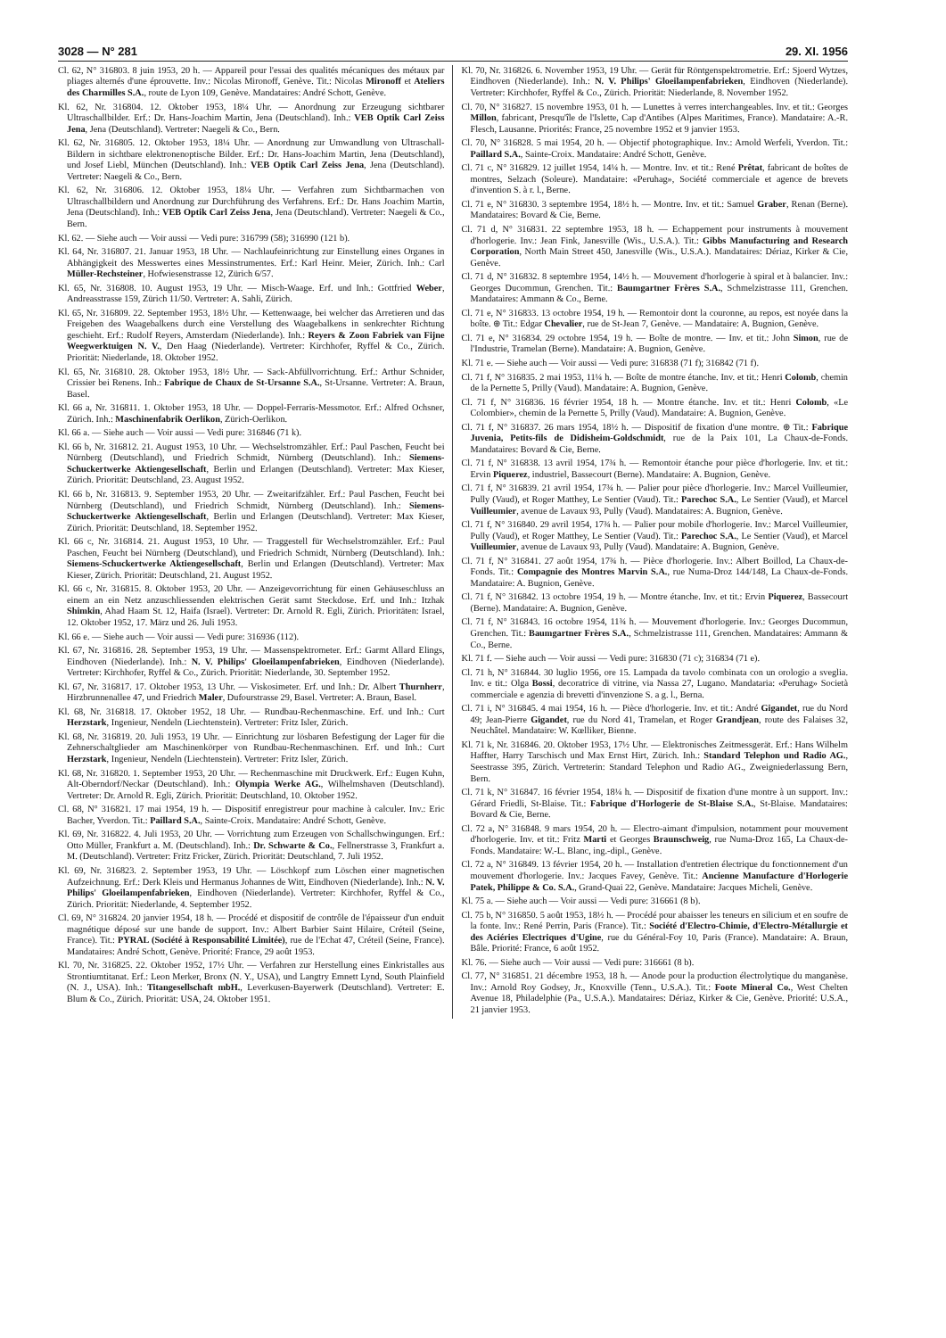3028 — N° 281 29. XI. 1956
Cl. 62, N° 316803. 8 juin 1953, 20 h. — Appareil pour l'essai des qualités mécaniques des métaux par pliages alternés d'une éprouvette. Inv.: Nicolas Mironoff, Genève. Tit.: Nicolas Mironoff et Ateliers des Charmilles S.A., route de Lyon 109, Genève. Mandataires: André Schott, Genève.
Kl. 62, Nr. 316804. 12. Oktober 1953, 18¼ Uhr. — Anordnung zur Erzeugung sichtbarer Ultraschallbilder. Erf.: Dr. Hans-Joachim Martin, Jena (Deutschland). Inh.: VEB Optik Carl Zeiss Jena, Jena (Deutschland). Vertreter: Naegeli & Co., Bern.
Kl. 62, Nr. 316805. 12. Oktober 1953, 18¼ Uhr. — Anordnung zur Umwandlung von Ultraschall-Bildern in sichtbare elektronenoptische Bilder. Erf.: Dr. Hans-Joachim Martin, Jena (Deutschland), und Josef Liebl, München (Deutschland). Inh.: VEB Optik Carl Zeiss Jena, Jena (Deutschland). Vertreter: Naegeli & Co., Bern.
Kl. 62, Nr. 316806. 12. Oktober 1953, 18¼ Uhr. — Verfahren zum Sichtbarmachen von Ultraschallbildern und Anordnung zur Durchführung des Verfahrens. Erf.: Dr. Hans Joachim Martin, Jena (Deutschland). Inh.: VEB Optik Carl Zeiss Jena, Jena (Deutschland). Vertreter: Naegeli & Co., Bern.
Kl. 62. — Siehe auch — Voir aussi — Vedi pure: 316799 (58); 316990 (121 b).
Kl. 64, Nr. 316807. 21. Januar 1953, 18 Uhr. — Nachlaufeinrichtung zur Einstellung eines Organes in Abhängigkeit des Messwertes eines Messinstrumentes. Erf.: Karl Heinr. Meier, Zürich. Inh.: Carl Müller-Rechsteiner, Hofwiesenstrasse 12, Zürich 6/57.
Kl. 65, Nr. 316808. 10. August 1953, 19 Uhr. — Misch-Waage. Erf. und Inh.: Gottfried Weber, Andreasstrasse 159, Zürich 11/50. Vertreter: A. Sahli, Zürich.
Kl. 65, Nr. 316809. 22. September 1953, 18½ Uhr. — Kettenwaage, bei welcher das Arretieren und das Freigeben des Waagebalkens durch eine Verstellung des Waagebalkens in senkrechter Richtung geschieht. Erf.: Rudolf Reyers, Amsterdam (Niederlande). Inh.: Reyers & Zoon Fabriek van Fijne Weegwerktuigen N. V., Den Haag (Niederlande). Vertreter: Kirchhofer, Ryffel & Co., Zürich. Priorität: Niederlande, 18. Oktober 1952.
Kl. 65, Nr. 316810. 28. Oktober 1953, 18½ Uhr. — Sack-Abfüllvorrichtung. Erf.: Arthur Schnider, Crissier bei Renens. Inh.: Fabrique de Chaux de St-Ursanne S.A., St-Ursanne. Vertreter: A. Braun, Basel.
Kl. 66 a, Nr. 316811. 1. Oktober 1953, 18 Uhr. — Doppel-Ferraris-Messmotor. Erf.: Alfred Ochsner, Zürich. Inh.: Maschinenfabrik Oerlikon, Zürich-Oerlikon.
Kl. 66 a. — Siehe auch — Voir aussi — Vedi pure: 316846 (71 k).
Kl. 66 b, Nr. 316812. 21. August 1953, 10 Uhr. — Wechselstromzähler. Erf.: Paul Paschen, Feucht bei Nürnberg (Deutschland), und Friedrich Schmidt, Nürnberg (Deutschland). Inh.: Siemens-Schuckertwerke Aktiengesellschaft, Berlin und Erlangen (Deutschland). Vertreter: Max Kieser, Zürich. Priorität: Deutschland, 23. August 1952.
Kl. 66 b, Nr. 316813. 9. September 1953, 20 Uhr. — Zweitarifzähler. Erf.: Paul Paschen, Feucht bei Nürnberg (Deutschland), und Friedrich Schmidt, Nürnberg (Deutschland). Inh.: Siemens-Schuckertwerke Aktiengesellschaft, Berlin und Erlangen (Deutschland). Vertreter: Max Kieser, Zürich. Priorität: Deutschland, 18. September 1952.
Kl. 66 c, Nr. 316814. 21. August 1953, 10 Uhr. — Traggestell für Wechselstromzähler. Erf.: Paul Paschen, Feucht bei Nürnberg (Deutschland), und Friedrich Schmidt, Nürnberg (Deutschland). Inh.: Siemens-Schuckertwerke Aktiengesellschaft, Berlin und Erlangen (Deutschland). Vertreter: Max Kieser, Zürich. Priorität: Deutschland, 21. August 1952.
Kl. 66 c, Nr. 316815. 8. Oktober 1953, 20 Uhr. — Anzeigevorrichtung für einen Gehäuseschluss an einem an ein Netz anzuschliessenden elektrischen Gerät samt Steckdose. Erf. und Inh.: Itzhak Shimkin, Ahad Haam St. 12, Haifa (Israel). Vertreter: Dr. Arnold R. Egli, Zürich. Prioritäten: Israel, 12. Oktober 1952, 17. März und 26. Juli 1953.
Kl. 66 e. — Siehe auch — Voir aussi — Vedi pure: 316936 (112).
Kl. 67, Nr. 316816. 28. September 1953, 19 Uhr. — Massenspektrometer. Erf.: Garmt Allard Elings, Eindhoven (Niederlande). Inh.: N. V. Philips' Gloeilampenfabrieken, Eindhoven (Niederlande). Vertreter: Kirchhofer, Ryffel & Co., Zürich. Priorität: Niederlande, 30. September 1952.
Kl. 67, Nr. 316817. 17. Oktober 1953, 13 Uhr. — Viskosimeter. Erf. und Inh.: Dr. Albert Thurnherr, Hirzbrunnenallee 47, und Friedrich Maler, Dufourstrasse 29, Basel. Vertreter: A. Braun, Basel.
Kl. 68, Nr. 316818. 17. Oktober 1952, 18 Uhr. — Rundbau-Rechenmaschine. Erf. und Inh.: Curt Herzstark, Ingenieur, Nendeln (Liechtenstein). Vertreter: Fritz Isler, Zürich.
Kl. 68, Nr. 316819. 20. Juli 1953, 19 Uhr. — Einrichtung zur lösbaren Befestigung der Lager für die Zehnerschaltglieder am Maschinenkörper von Rundbau-Rechenmaschinen. Erf. und Inh.: Curt Herzstark, Ingenieur, Nendeln (Liechtenstein). Vertreter: Fritz Isler, Zürich.
Kl. 68, Nr. 316820. 1. September 1953, 20 Uhr. — Rechenmaschine mit Druckwerk. Erf.: Eugen Kuhn, Alt-Oberndorf/Neckar (Deutschland). Inh.: Olympia Werke AG., Wilhelmshaven (Deutschland). Vertreter: Dr. Arnold R. Egli, Zürich. Priorität: Deutschland, 10. Oktober 1952.
Cl. 68, N° 316821. 17 mai 1954, 19 h. — Dispositif enregistreur pour machine à calculer. Inv.: Eric Bacher, Yverdon. Tit.: Paillard S.A., Sainte-Croix. Mandataire: André Schott, Genève.
Kl. 69, Nr. 316822. 4. Juli 1953, 20 Uhr. — Vorrichtung zum Erzeugen von Schallschwingungen. Erf.: Otto Müller, Frankfurt a. M. (Deutschland). Inh.: Dr. Schwarte & Co., Fellnerstrasse 3, Frankfurt a. M. (Deutschland). Vertreter: Fritz Fricker, Zürich. Priorität: Deutschland, 7. Juli 1952.
Kl. 69, Nr. 316823. 2. September 1953, 19 Uhr. — Löschkopf zum Löschen einer magnetischen Aufzeichnung. Erf.: Derk Kleis und Hermanus Johannes de Witt, Eindhoven (Niederlande). Inh.: N. V. Philips' Gloeilampenfabrieken, Eindhoven (Niederlande). Vertreter: Kirchhofer, Ryffel & Co., Zürich. Priorität: Niederlande, 4. September 1952.
Cl. 69, N° 316824. 20 janvier 1954, 18 h. — Procédé et dispositif de contrôle de l'épaisseur d'un enduit magnétique déposé sur une bande de support. Inv.: Albert Barbier Saint Hilaire, Créteil (Seine, France). Tit.: PYRAL (Société à Responsabilité Limitée), rue de l'Echat 47, Créteil (Seine, France). Mandataires: André Schott, Genève. Priorité: France, 29 août 1953.
Kl. 70, Nr. 316825. 22. Oktober 1952, 17½ Uhr. — Verfahren zur Herstellung eines Einkristalles aus Strontiumtitanat. Erf.: Leon Merker, Bronx (N. Y., USA), und Langtry Emnett Lynd, South Plainfield (N. J., USA). Inh.: Titangesellschaft mbH., Leverkusen-Bayerwerk (Deutschland). Vertreter: E. Blum & Co., Zürich. Priorität: USA, 24. Oktober 1951.
Kl. 70, Nr. 316826. 6. November 1953, 19 Uhr. — Gerät für Röntgenspektrometrie. Erf.: Sjoerd Wytzes, Eindhoven (Niederlande). Inh.: N. V. Philips' Gloeilampenfabrieken, Eindhoven (Niederlande). Vertreter: Kirchhofer, Ryffel & Co., Zürich. Priorität: Niederlande, 8. November 1952.
Cl. 70, N° 316827. 15 novembre 1953, 01 h. — Lunettes à verres interchangeables. Inv. et tit.: Georges Millon, fabricant, Presqu'île de l'Islette, Cap d'Antibes (Alpes Maritimes, France). Mandataire: A.-R. Flesch, Lausanne. Priorités: France, 25 novembre 1952 et 9 janvier 1953.
Cl. 70, N° 316828. 5 mai 1954, 20 h. — Objectif photographique. Inv.: Arnold Werfeli, Yverdon. Tit.: Paillard S.A., Sainte-Croix. Mandataire: André Schott, Genève.
Cl. 71 c, N° 316829. 12 juillet 1954, 14¼ h. — Montre. Inv. et tit.: René Prêtat, fabricant de boîtes de montres, Selzach (Soleure). Mandataire: «Peruhag», Société commerciale et agence de brevets d'invention S. à r. l., Berne.
Cl. 71 e, N° 316830. 3 septembre 1954, 18½ h. — Montre. Inv. et tit.: Samuel Graber, Renan (Berne). Mandataires: Bovard & Cie, Berne.
Cl. 71 d, N° 316831. 22 septembre 1953, 18 h. — Echappement pour instruments à mouvement d'horlogerie. Inv.: Jean Fink, Janesville (Wis., U.S.A.). Tit.: Gibbs Manufacturing and Research Corporation, North Main Street 450, Janesville (Wis., U.S.A.). Mandataires: Dériaz, Kirker & Cie, Genève.
Cl. 71 d, N° 316832. 8 septembre 1954, 14½ h. — Mouvement d'horlogerie à spiral et à balancier. Inv.: Georges Ducommun, Grenchen. Tit.: Baumgartner Frères S.A., Schmelzistrasse 111, Grenchen. Mandataires: Ammann & Co., Berne.
Cl. 71 e, N° 316833. 13 octobre 1954, 19 h. — Remontoir dont la couronne, au repos, est noyée dans la boîte. ⊕ Tit.: Edgar Chevalier, rue de St-Jean 7, Genève. — Mandataire: A. Bugnion, Genève.
Cl. 71 e, N° 316834. 29 octobre 1954, 19 h. — Boîte de montre. — Inv. et tit.: John Simon, rue de l'Industrie, Tramelan (Berne). Mandataire: A. Bugnion, Genève.
Kl. 71 e. — Siehe auch — Voir aussi — Vedi pure: 316838 (71 f); 316842 (71 f).
Cl. 71 f, N° 316835. 2 mai 1953, 11¼ h. — Boîte de montre étanche. Inv. et tit.: Henri Colomb, chemin de la Pernette 5, Prilly (Vaud). Mandataire: A. Bugnion, Genève.
Cl. 71 f, N° 316836. 16 février 1954, 18 h. — Montre étanche. Inv. et tit.: Henri Colomb, «Le Colombier», chemin de la Pernette 5, Prilly (Vaud). Mandataire: A. Bugnion, Genève.
Cl. 71 f, N° 316837. 26 mars 1954, 18½ h. — Dispositif de fixation d'une montre. ⊕ Tit.: Fabrique Juvenia, Petits-fils de Didisheim-Goldschmidt, rue de la Paix 101, La Chaux-de-Fonds. Mandataires: Bovard & Cie, Berne.
Cl. 71 f, N° 316838. 13 avril 1954, 17¾ h. — Remontoir étanche pour pièce d'horlogerie. Inv. et tit.: Ervin Piquerez, industriel, Bassecourt (Berne). Mandataire: A. Bugnion, Genève.
Cl. 71 f, N° 316839. 21 avril 1954, 17¾ h. — Palier pour pièce d'horlogerie. Inv.: Marcel Vuilleumier, Pully (Vaud), et Roger Matthey, Le Sentier (Vaud). Tit.: Parechoc S.A., Le Sentier (Vaud), et Marcel Vuilleumier, avenue de Lavaux 93, Pully (Vaud). Mandataires: A. Bugnion, Genève.
Cl. 71 f, N° 316840. 29 avril 1954, 17¾ h. — Palier pour mobile d'horlogerie. Inv.: Marcel Vuilleumier, Pully (Vaud), et Roger Matthey, Le Sentier (Vaud). Tit.: Parechoc S.A., Le Sentier (Vaud), et Marcel Vuilleumier, avenue de Lavaux 93, Pully (Vaud). Mandataire: A. Bugnion, Genève.
Cl. 71 f, N° 316841. 27 août 1954, 17¾ h. — Pièce d'horlogerie. Inv.: Albert Boillod, La Chaux-de-Fonds. Tit.: Compagnie des Montres Marvin S.A., rue Numa-Droz 144/148, La Chaux-de-Fonds. Mandataire: A. Bugnion, Genève.
Cl. 71 f, N° 316842. 13 octobre 1954, 19 h. — Montre étanche. Inv. et tit.: Ervin Piquerez, Bassecourt (Berne). Mandataire: A. Bugnion, Genève.
Cl. 71 f, N° 316843. 16 octobre 1954, 11¾ h. — Mouvement d'horlogerie. Inv.: Georges Ducommun, Grenchen. Tit.: Baumgartner Frères S.A., Schmelzistrasse 111, Grenchen. Mandataires: Ammann & Co., Berne.
Kl. 71 f. — Siehe auch — Voir aussi — Vedi pure: 316830 (71 c); 316834 (71 e).
Cl. 71 h, N° 316844. 30 luglio 1956, ore 15. Lampada da tavolo combinata con un orologio a sveglia. Inv. e tit.: Olga Bossi, decoratrice di vitrine, via Nassa 27, Lugano. Mandataria: «Peruhag» Società commerciale e agenzia di brevetti d'invenzione S. a g. l., Berna.
Cl. 71 i, N° 316845. 4 mai 1954, 16 h. — Pièce d'horlogerie. Inv. et tit.: André Gigandet, rue du Nord 49; Jean-Pierre Gigandet, rue du Nord 41, Tramelan, et Roger Grandjean, route des Falaises 32, Neuchâtel. Mandataire: W. Kœlliker, Bienne.
Kl. 71 k, Nr. 316846. 20. Oktober 1953, 17½ Uhr. — Elektronisches Zeitmessgerät. Erf.: Hans Wilhelm Haffter, Harry Tarschisch und Max Ernst Hirt, Zürich. Inh.: Standard Telephon und Radio AG., Seestrasse 395, Zürich. Vertreterin: Standard Telephon und Radio AG., Zweigniederlassung Bern, Bern.
Cl. 71 k, N° 316847. 16 février 1954, 18¼ h. — Dispositif de fixation d'une montre à un support. Inv.: Gérard Friedli, St-Blaise. Tit.: Fabrique d'Horlogerie de St-Blaise S.A., St-Blaise. Mandataires: Bovard & Cie, Berne.
Cl. 72 a, N° 316848. 9 mars 1954, 20 h. — Electro-aimant d'impulsion, notamment pour mouvement d'horlogerie. Inv. et tit.: Fritz Marti et Georges Braunschweig, rue Numa-Droz 165, La Chaux-de-Fonds. Mandataire: W.-L. Blanc, ing.-dipl., Genève.
Cl. 72 a, N° 316849. 13 février 1954, 20 h. — Installation d'entretien électrique du fonctionnement d'un mouvement d'horlogerie. Inv.: Jacques Favey, Genève. Tit.: Ancienne Manufacture d'Horlogerie Patek, Philippe & Co. S.A., Grand-Quai 22, Genève. Mandataire: Jacques Micheli, Genève.
Kl. 75 a. — Siehe auch — Voir aussi — Vedi pure: 316661 (8 b).
Cl. 75 b, N° 316850. 5 août 1953, 18½ h. — Procédé pour abaisser les teneurs en silicium et en soufre de la fonte. Inv.: René Perrin, Paris (France). Tit.: Société d'Electro-Chimie, d'Electro-Métallurgie et des Aciéries Electriques d'Ugine, rue du Général-Foy 10, Paris (France). Mandataire: A. Braun, Bâle. Priorité: France, 6 août 1952.
Kl. 76. — Siehe auch — Voir aussi — Vedi pure: 316661 (8 b).
Cl. 77, N° 316851. 21 décembre 1953, 18 h. — Anode pour la production électrolytique du manganèse. Inv.: Arnold Roy Godsey, Jr., Knoxville (Tenn., U.S.A.). Tit.: Foote Mineral Co., West Chelten Avenue 18, Philadelphie (Pa., U.S.A.). Mandataires: Dériaz, Kirker & Cie, Genève. Priorité: U.S.A., 21 janvier 1953.